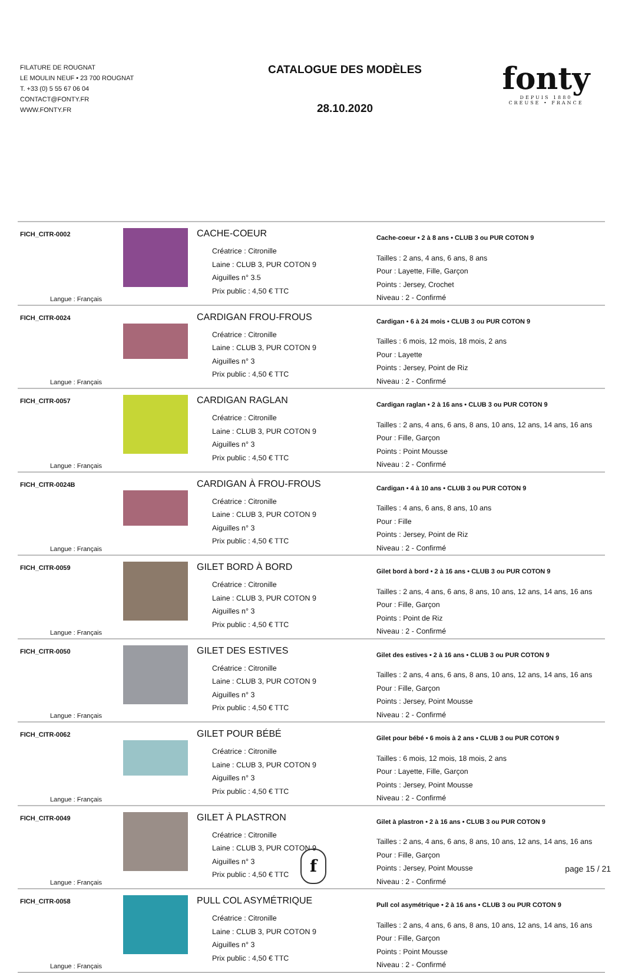FILATURE DE ROUGNAT
LE MOULIN NEUF • 23 700 ROUGNAT
T. +33 (0) 5 55 67 06 04
CONTACT@FONTY.FR
WWW.FONTY.FR
CATALOGUE DES MODÈLES
28.10.2020
fonty
DEPUIS 1880
CREUSE • FRANCE
| FICH_CITR-0002 Langue : Français | | CACHE-COEUR Créatrice : Citronille Laine : CLUB 3, PUR COTON 9 Aiguilles n° 3.5 Prix public : 4,50 € TTC | Cache-coeur • 2 à 8 ans • CLUB 3 ou PUR COTON 9 Tailles : 2 ans, 4 ans, 6 ans, 8 ans Pour : Layette, Fille, Garçon Points : Jersey, Crochet Niveau : 2 - Confirmé |
| FICH_CITR-0024 Langue : Français | | CARDIGAN FROU-FROUS Créatrice : Citronille Laine : CLUB 3, PUR COTON 9 Aiguilles n° 3 Prix public : 4,50 € TTC | Cardigan • 6 à 24 mois • CLUB 3 ou PUR COTON 9 Tailles : 6 mois, 12 mois, 18 mois, 2 ans Pour : Layette Points : Jersey, Point de Riz Niveau : 2 - Confirmé |
| FICH_CITR-0057 Langue : Français | | CARDIGAN RAGLAN Créatrice : Citronille Laine : CLUB 3, PUR COTON 9 Aiguilles n° 3 Prix public : 4,50 € TTC | Cardigan raglan • 2 à 16 ans • CLUB 3 ou PUR COTON 9 Tailles : 2 ans, 4 ans, 6 ans, 8 ans, 10 ans, 12 ans, 14 ans, 16 ans Pour : Fille, Garçon Points : Point Mousse Niveau : 2 - Confirmé |
| FICH_CITR-0024B Langue : Français | | CARDIGAN À FROU-FROUS Créatrice : Citronille Laine : CLUB 3, PUR COTON 9 Aiguilles n° 3 Prix public : 4,50 € TTC | Cardigan • 4 à 10 ans • CLUB 3 ou PUR COTON 9 Tailles : 4 ans, 6 ans, 8 ans, 10 ans Pour : Fille Points : Jersey, Point de Riz Niveau : 2 - Confirmé |
| FICH_CITR-0059 Langue : Français | | GILET BORD À BORD Créatrice : Citronille Laine : CLUB 3, PUR COTON 9 Aiguilles n° 3 Prix public : 4,50 € TTC | Gilet bord à bord • 2 à 16 ans • CLUB 3 ou PUR COTON 9 Tailles : 2 ans, 4 ans, 6 ans, 8 ans, 10 ans, 12 ans, 14 ans, 16 ans Pour : Fille, Garçon Points : Point de Riz Niveau : 2 - Confirmé |
| FICH_CITR-0050 Langue : Français | | GILET DES ESTIVES Créatrice : Citronille Laine : CLUB 3, PUR COTON 9 Aiguilles n° 3 Prix public : 4,50 € TTC | Gilet des estives • 2 à 16 ans • CLUB 3 ou PUR COTON 9 Tailles : 2 ans, 4 ans, 6 ans, 8 ans, 10 ans, 12 ans, 14 ans, 16 ans Pour : Fille, Garçon Points : Jersey, Point Mousse Niveau : 2 - Confirmé |
| FICH_CITR-0062 Langue : Français | | GILET POUR BÉBÉ Créatrice : Citronille Laine : CLUB 3, PUR COTON 9 Aiguilles n° 3 Prix public : 4,50 € TTC | Gilet pour bébé • 6 mois à 2 ans • CLUB 3 ou PUR COTON 9 Tailles : 6 mois, 12 mois, 18 mois, 2 ans Pour : Layette, Fille, Garçon Points : Jersey, Point Mousse Niveau : 2 - Confirmé |
| FICH_CITR-0049 Langue : Français | | GILET À PLASTRON Créatrice : Citronille Laine : CLUB 3, PUR COTON 9 Aiguilles n° 3 Prix public : 4,50 € TTC | Gilet à plastron • 2 à 16 ans • CLUB 3 ou PUR COTON 9 Tailles : 2 ans, 4 ans, 6 ans, 8 ans, 10 ans, 12 ans, 14 ans, 16 ans Pour : Fille, Garçon Points : Jersey, Point Mousse Niveau : 2 - Confirmé |
| FICH_CITR-0058 Langue : Français | | PULL COL ASYMÉTRIQUE Créatrice : Citronille Laine : CLUB 3, PUR COTON 9 Aiguilles n° 3 Prix public : 4,50 € TTC | Pull col asymétrique • 2 à 16 ans • CLUB 3 ou PUR COTON 9 Tailles : 2 ans, 4 ans, 6 ans, 8 ans, 10 ans, 12 ans, 14 ans, 16 ans Pour : Fille, Garçon Points : Point Mousse Niveau : 2 - Confirmé |
f
page 15 / 21